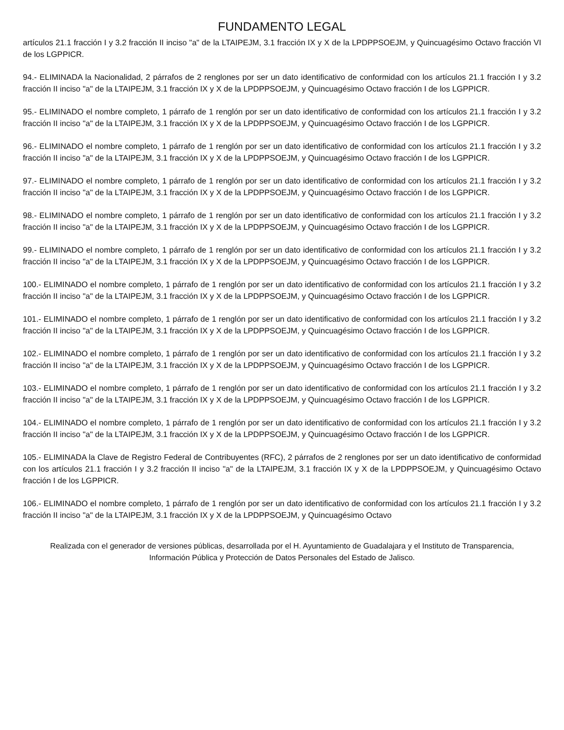FUNDAMENTO LEGAL
artículos 21.1 fracción I y 3.2 fracción II inciso "a" de la LTAIPEJM, 3.1 fracción IX y X de la LPDPPSOEJM, y Quincuagésimo Octavo fracción VI de los LGPPICR.
94.- ELIMINADA la Nacionalidad, 2 párrafos de 2 renglones por ser un dato identificativo de conformidad con los artículos 21.1 fracción I y 3.2 fracción II inciso "a" de la LTAIPEJM, 3.1 fracción IX y X de la LPDPPSOEJM, y Quincuagésimo Octavo fracción I de los LGPPICR.
95.- ELIMINADO el nombre completo, 1 párrafo de 1 renglón por ser un dato identificativo de conformidad con los artículos 21.1 fracción I y 3.2 fracción II inciso "a" de la LTAIPEJM, 3.1 fracción IX y X de la LPDPPSOEJM, y Quincuagésimo Octavo fracción I de los LGPPICR.
96.- ELIMINADO el nombre completo, 1 párrafo de 1 renglón por ser un dato identificativo de conformidad con los artículos 21.1 fracción I y 3.2 fracción II inciso "a" de la LTAIPEJM, 3.1 fracción IX y X de la LPDPPSOEJM, y Quincuagésimo Octavo fracción I de los LGPPICR.
97.- ELIMINADO el nombre completo, 1 párrafo de 1 renglón por ser un dato identificativo de conformidad con los artículos 21.1 fracción I y 3.2 fracción II inciso "a" de la LTAIPEJM, 3.1 fracción IX y X de la LPDPPSOEJM, y Quincuagésimo Octavo fracción I de los LGPPICR.
98.- ELIMINADO el nombre completo, 1 párrafo de 1 renglón por ser un dato identificativo de conformidad con los artículos 21.1 fracción I y 3.2 fracción II inciso "a" de la LTAIPEJM, 3.1 fracción IX y X de la LPDPPSOEJM, y Quincuagésimo Octavo fracción I de los LGPPICR.
99.- ELIMINADO el nombre completo, 1 párrafo de 1 renglón por ser un dato identificativo de conformidad con los artículos 21.1 fracción I y 3.2 fracción II inciso "a" de la LTAIPEJM, 3.1 fracción IX y X de la LPDPPSOEJM, y Quincuagésimo Octavo fracción I de los LGPPICR.
100.- ELIMINADO el nombre completo, 1 párrafo de 1 renglón por ser un dato identificativo de conformidad con los artículos 21.1 fracción I y 3.2 fracción II inciso "a" de la LTAIPEJM, 3.1 fracción IX y X de la LPDPPSOEJM, y Quincuagésimo Octavo fracción I de los LGPPICR.
101.- ELIMINADO el nombre completo, 1 párrafo de 1 renglón por ser un dato identificativo de conformidad con los artículos 21.1 fracción I y 3.2 fracción II inciso "a" de la LTAIPEJM, 3.1 fracción IX y X de la LPDPPSOEJM, y Quincuagésimo Octavo fracción I de los LGPPICR.
102.- ELIMINADO el nombre completo, 1 párrafo de 1 renglón por ser un dato identificativo de conformidad con los artículos 21.1 fracción I y 3.2 fracción II inciso "a" de la LTAIPEJM, 3.1 fracción IX y X de la LPDPPSOEJM, y Quincuagésimo Octavo fracción I de los LGPPICR.
103.- ELIMINADO el nombre completo, 1 párrafo de 1 renglón por ser un dato identificativo de conformidad con los artículos 21.1 fracción I y 3.2 fracción II inciso "a" de la LTAIPEJM, 3.1 fracción IX y X de la LPDPPSOEJM, y Quincuagésimo Octavo fracción I de los LGPPICR.
104.- ELIMINADO el nombre completo, 1 párrafo de 1 renglón por ser un dato identificativo de conformidad con los artículos 21.1 fracción I y 3.2 fracción II inciso "a" de la LTAIPEJM, 3.1 fracción IX y X de la LPDPPSOEJM, y Quincuagésimo Octavo fracción I de los LGPPICR.
105.- ELIMINADA la Clave de Registro Federal de Contribuyentes (RFC), 2 párrafos de 2 renglones por ser un dato identificativo de conformidad con los artículos 21.1 fracción I y 3.2 fracción II inciso "a" de la LTAIPEJM, 3.1 fracción IX y X de la LPDPPSOEJM, y Quincuagésimo Octavo fracción I de los LGPPICR.
106.- ELIMINADO el nombre completo, 1 párrafo de 1 renglón por ser un dato identificativo de conformidad con los artículos 21.1 fracción I y 3.2 fracción II inciso "a" de la LTAIPEJM, 3.1 fracción IX y X de la LPDPPSOEJM, y Quincuagésimo Octavo
Realizada con el generador de versiones públicas, desarrollada por el H. Ayuntamiento de Guadalajara y el Instituto de Transparencia, Información Pública y Protección de Datos Personales del Estado de Jalisco.